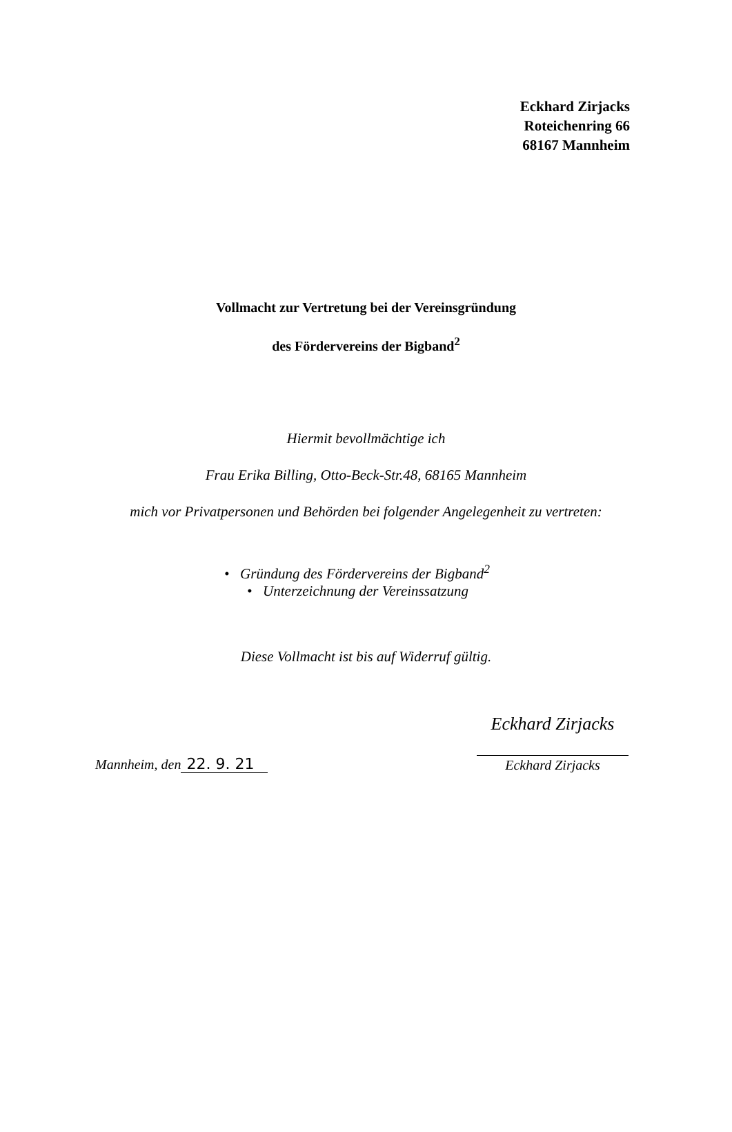Eckhard Zirjacks
Roteichenring 66
68167 Mannheim
Vollmacht zur Vertretung bei der Vereinsgründung
des Fördervereins der Bigband<sup>2</sup>
Hiermit bevollmächtige ich
Frau Erika Billing, Otto-Beck-Str.48, 68165 Mannheim
mich vor Privatpersonen und Behörden bei folgender Angelegenheit zu vertreten:
• Gründung des Fördervereins der Bigband<sup>2</sup>
• Unterzeichnung der Vereinssatzung
Diese Vollmacht ist bis auf Widerruf gültig.
Mannheim, den 22. 9. 21
Eckhard Zirjacks
Eckhard Zirjacks